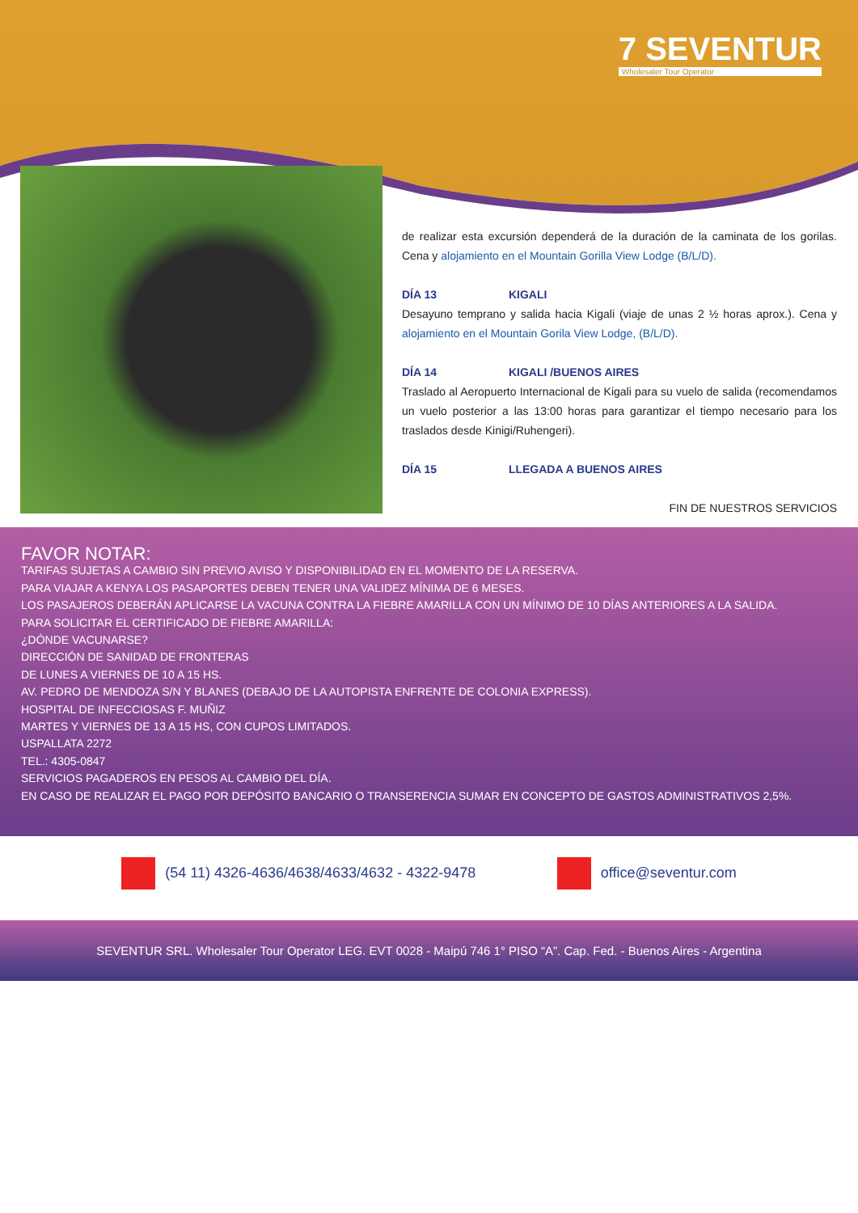7 SEVENTUR
Wholesaler Tour Operator
de realizar esta excursión dependerá de la duración de la caminata de los gorilas. Cena y alojamiento en el Mountain Gorilla View Lodge (B/L/D).
DÍA 13 KIGALI
Desayuno temprano y salida hacia Kigali (viaje de unas 2 ½ horas aprox.). Cena y alojamiento en el Mountain Gorila View Lodge, (B/L/D).
DÍA 14 KIGALI /BUENOS AIRES
Traslado al Aeropuerto Internacional de Kigali para su vuelo de salida (recomendamos un vuelo posterior a las 13:00 horas para garantizar el tiempo necesario para los traslados desde Kinigi/Ruhengeri).
DÍA 15 LLEGADA A BUENOS AIRES
FIN DE NUESTROS SERVICIOS
FAVOR NOTAR:
TARIFAS SUJETAS A CAMBIO SIN PREVIO AVISO Y DISPONIBILIDAD EN EL MOMENTO DE LA RESERVA.
PARA VIAJAR A KENYA LOS PASAPORTES DEBEN TENER UNA VALIDEZ MÍNIMA DE 6 MESES.
LOS PASAJEROS DEBERÁN APLICARSE LA VACUNA CONTRA LA FIEBRE AMARILLA CON UN MÍNIMO DE 10 DÍAS ANTERIORES A LA SALIDA.
PARA SOLICITAR EL CERTIFICADO DE FIEBRE AMARILLA:
¿DÓNDE VACUNARSE?
DIRECCIÓN DE SANIDAD DE FRONTERAS
DE LUNES A VIERNES DE 10 A 15 HS.
AV. PEDRO DE MENDOZA S/N Y BLANES (DEBAJO DE LA AUTOPISTA ENFRENTE DE COLONIA EXPRESS).
HOSPITAL DE INFECCIOSAS F. MUÑIZ
MARTES Y VIERNES DE 13 A 15 HS, CON CUPOS LIMITADOS.
USPALLATA 2272
TEL.: 4305-0847
SERVICIOS PAGADEROS EN PESOS AL CAMBIO DEL DÍA.
EN CASO DE REALIZAR EL PAGO POR DEPÓSITO BANCARIO O TRANSERENCIA SUMAR EN CONCEPTO DE GASTOS ADMINISTRATIVOS 2,5%.
(54 11) 4326-4636/4638/4633/4632 - 4322-9478
office@seventur.com
SEVENTUR SRL. Wholesaler Tour Operator LEG. EVT 0028 - Maipú 746 1° PISO “A”. Cap. Fed. - Buenos Aires - Argentina